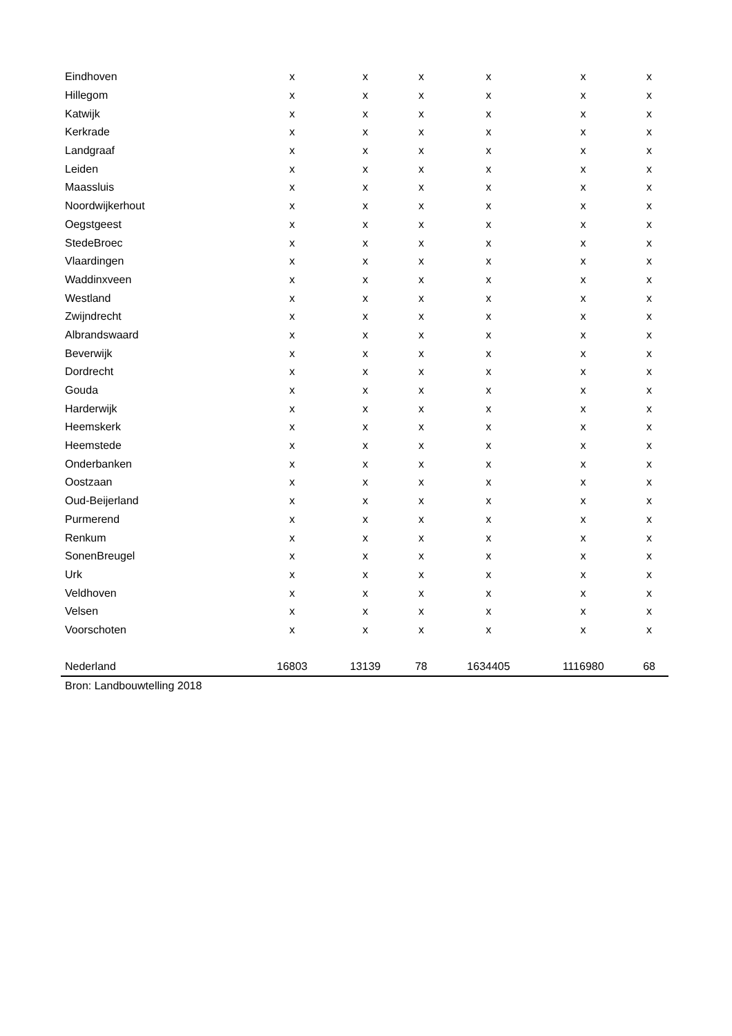| Eindhoven | x | x | x | x | x | x |
| Hillegom | x | x | x | x | x | x |
| Katwijk | x | x | x | x | x | x |
| Kerkrade | x | x | x | x | x | x |
| Landgraaf | x | x | x | x | x | x |
| Leiden | x | x | x | x | x | x |
| Maassluis | x | x | x | x | x | x |
| Noordwijkerhout | x | x | x | x | x | x |
| Oegstgeest | x | x | x | x | x | x |
| StedeBroec | x | x | x | x | x | x |
| Vlaardingen | x | x | x | x | x | x |
| Waddinxveen | x | x | x | x | x | x |
| Westland | x | x | x | x | x | x |
| Zwijndrecht | x | x | x | x | x | x |
| Albrandswaard | x | x | x | x | x | x |
| Beverwijk | x | x | x | x | x | x |
| Dordrecht | x | x | x | x | x | x |
| Gouda | x | x | x | x | x | x |
| Harderwijk | x | x | x | x | x | x |
| Heemskerk | x | x | x | x | x | x |
| Heemstede | x | x | x | x | x | x |
| Onderbanken | x | x | x | x | x | x |
| Oostzaan | x | x | x | x | x | x |
| Oud-Beijerland | x | x | x | x | x | x |
| Purmerend | x | x | x | x | x | x |
| Renkum | x | x | x | x | x | x |
| SonenBreugel | x | x | x | x | x | x |
| Urk | x | x | x | x | x | x |
| Veldhoven | x | x | x | x | x | x |
| Velsen | x | x | x | x | x | x |
| Voorschoten | x | x | x | x | x | x |
| Nederland | 16803 | 13139 | 78 | 1634405 | 1116980 | 68 |
| Bron: Landbouwtelling 2018 | | | | | | |